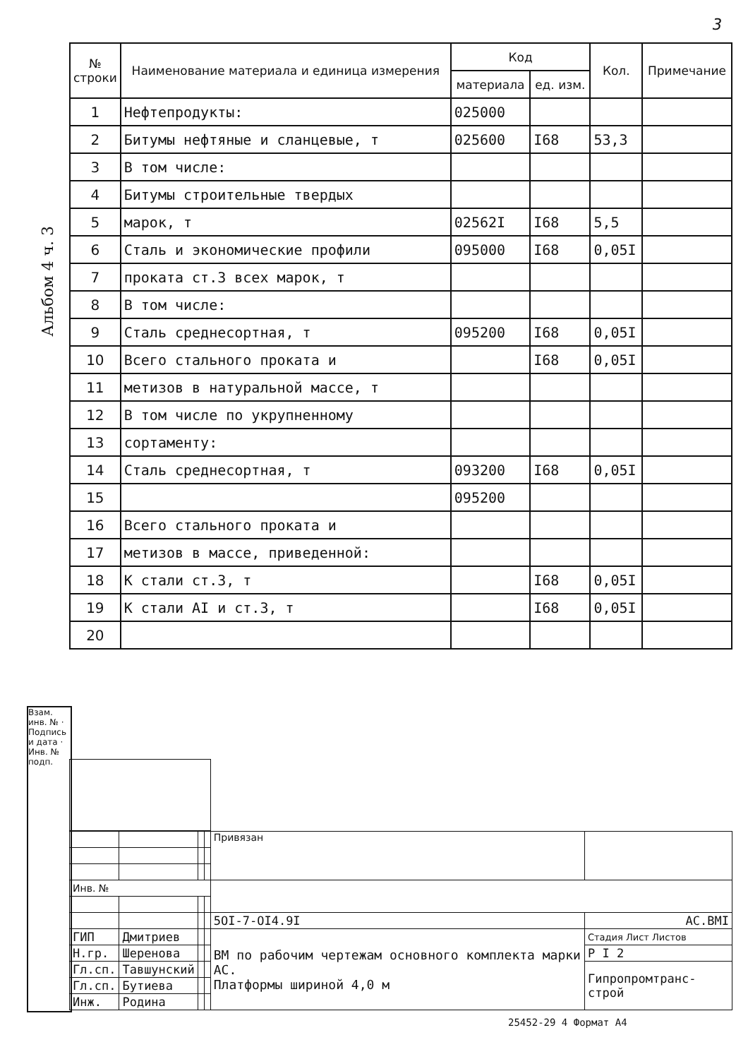3
Альбом 4 ч. 3
| № строки | Наименование материала и единица измерения | Код | | Кол. | Примечание |
| --- | --- | --- | --- | --- | --- |
| | | материала | ед. изм. | | |
| 1 | Нефтепродукты: | 025000 | | | |
| 2 | Битумы нефтяные и сланцевые, т | 025600 | I68 | 53,3 | |
| 3 | В том числе: | | | | |
| 4 | Битумы строительные твердых | | | | |
| 5 | марок, т | 02562I | I68 | 5,5 | |
| 6 | Сталь и экономические профили | 095000 | I68 | 0,05I | |
| 7 | проката ст.3 всех марок, т | | | | |
| 8 | В том числе: | | | | |
| 9 | Сталь среднесортная, т | 095200 | I68 | 0,05I | |
| 10 | Всего стального проката и | | I68 | 0,05I | |
| 11 | метизов в натуральной массе, т | | | | |
| 12 | В том числе по укрупненному | | | | |
| 13 | сортаменту: | | | | |
| 14 | Сталь среднесортная, т | 093200 | I68 | 0,05I | |
| 15 | | 095200 | | | |
| 16 | Всего стального проката и | | | | |
| 17 | метизов в массе, приведенной: | | | | |
| 18 | К стали ст.3, т | | I68 | 0,05I | |
| 19 | К стали АI и ст.3, т | | I68 | 0,05I | |
| 20 | | | | | |
Взам. инв. № · Подпись и дата · Инв. № подп.
| | | | | Привязан | | |
| Инв. № | | | | | | |
| | | | | 5OI-7-OI4.9I | | АС.ВМI |
| ГИП | Дмитриев | | | ВМ по рабочим чертежам основного комплекта марки АС. Платформы шириной 4,0 м | Стадия Лист Листов | |
| Н.гр. | Шеренова | | | | Р I 2 | |
| Гл.сп. | Тавшунский | | | | Гипропромтранс-строй | |
| Гл.сп. | Бутиева | | | | | |
| Инж. | Родина | | | | | |
25452-29 4 Формат А4